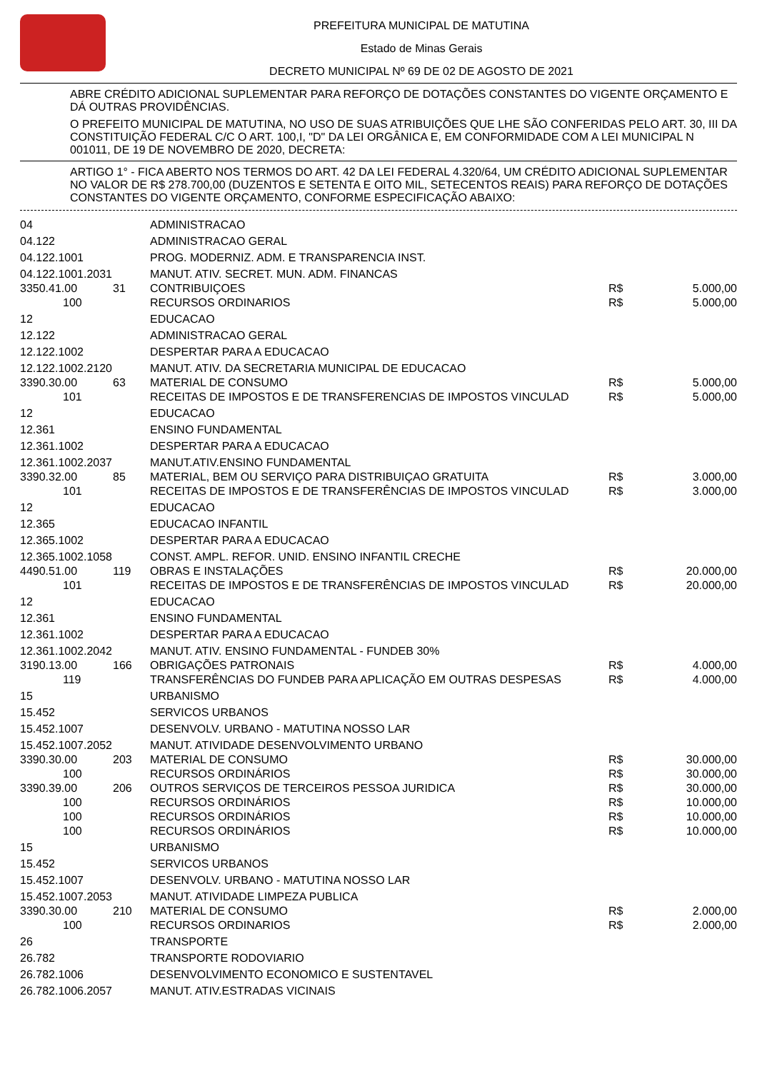PREFEITURA MUNICIPAL DE MATUTINA
Estado de Minas Gerais
DECRETO MUNICIPAL Nº 69 DE 02 DE AGOSTO DE 2021
ABRE CRÉDITO ADICIONAL SUPLEMENTAR PARA REFORÇO DE DOTAÇÕES CONSTANTES DO VIGENTE ORÇAMENTO E DÁ OUTRAS PROVIDÊNCIAS.
O PREFEITO MUNICIPAL DE MATUTINA, NO USO DE SUAS ATRIBUIÇÕES QUE LHE SÃO CONFERIDAS PELO ART. 30, III DA CONSTITUIÇÃO FEDERAL C/C O ART. 100,I, "D" DA LEI ORGÂNICA E, EM CONFORMIDADE COM A LEI MUNICIPAL N 001011, DE 19 DE NOVEMBRO DE 2020, DECRETA:
ARTIGO 1° - FICA ABERTO NOS TERMOS DO ART. 42 DA LEI FEDERAL 4.320/64, UM CRÉDITO ADICIONAL SUPLEMENTAR NO VALOR DE R$ 278.700,00 (DUZENTOS E SETENTA E OITO MIL, SETECENTOS REAIS) PARA REFORÇO DE DOTAÇÕES CONSTANTES DO VIGENTE ORÇAMENTO, CONFORME ESPECIFICAÇÃO ABAIXO:
| 04 | | ADMINISTRACAO | | |
| 04.122 | | ADMINISTRACAO GERAL | | |
| 04.122.1001 | | PROG. MODERNIZ. ADM. E TRANSPARENCIA INST. | | |
| 04.122.1001.2031 | | MANUT. ATIV. SECRET. MUN. ADM. FINANCAS | | |
| 3350.41.00 | 31 | CONTRIBUIÇOES | R$ | 5.000,00 |
| 100 | | RECURSOS ORDINARIOS | R$ | 5.000,00 |
| 12 | | EDUCACAO | | |
| 12.122 | | ADMINISTRACAO GERAL | | |
| 12.122.1002 | | DESPERTAR PARA A EDUCACAO | | |
| 12.122.1002.2120 | | MANUT. ATIV. DA SECRETARIA MUNICIPAL DE EDUCACAO | | |
| 3390.30.00 | 63 | MATERIAL DE CONSUMO | R$ | 5.000,00 |
| 101 | | RECEITAS DE IMPOSTOS E DE TRANSFERENCIAS DE IMPOSTOS VINCULAD | R$ | 5.000,00 |
| 12 | | EDUCACAO | | |
| 12.361 | | ENSINO FUNDAMENTAL | | |
| 12.361.1002 | | DESPERTAR PARA A EDUCACAO | | |
| 12.361.1002.2037 | | MANUT.ATIV.ENSINO FUNDAMENTAL | | |
| 3390.32.00 | 85 | MATERIAL, BEM OU SERVIÇO PARA DISTRIBUIÇAO GRATUITA | R$ | 3.000,00 |
| 101 | | RECEITAS DE IMPOSTOS E DE TRANSFERÊNCIAS DE IMPOSTOS VINCULAD | R$ | 3.000,00 |
| 12 | | EDUCACAO | | |
| 12.365 | | EDUCACAO INFANTIL | | |
| 12.365.1002 | | DESPERTAR PARA A EDUCACAO | | |
| 12.365.1002.1058 | | CONST. AMPL. REFOR. UNID. ENSINO INFANTIL CRECHE | | |
| 4490.51.00 | 119 | OBRAS E INSTALAÇÕES | R$ | 20.000,00 |
| 101 | | RECEITAS DE IMPOSTOS E DE TRANSFERÊNCIAS DE IMPOSTOS VINCULAD | R$ | 20.000,00 |
| 12 | | EDUCACAO | | |
| 12.361 | | ENSINO FUNDAMENTAL | | |
| 12.361.1002 | | DESPERTAR PARA A EDUCACAO | | |
| 12.361.1002.2042 | | MANUT. ATIV. ENSINO FUNDAMENTAL - FUNDEB 30% | | |
| 3190.13.00 | 166 | OBRIGAÇÕES PATRONAIS | R$ | 4.000,00 |
| 119 | | TRANSFERÊNCIAS DO FUNDEB PARA APLICAÇÃO EM OUTRAS DESPESAS | R$ | 4.000,00 |
| 15 | | URBANISMO | | |
| 15.452 | | SERVICOS URBANOS | | |
| 15.452.1007 | | DESENVOLV. URBANO - MATUTINA NOSSO LAR | | |
| 15.452.1007.2052 | | MANUT. ATIVIDADE DESENVOLVIMENTO URBANO | | |
| 3390.30.00 | 203 | MATERIAL DE CONSUMO | R$ | 30.000,00 |
| 100 | | RECURSOS ORDINÁRIOS | R$ | 30.000,00 |
| 3390.39.00 | 206 | OUTROS SERVIÇOS DE TERCEIROS PESSOA JURIDICA | R$ | 30.000,00 |
| 100 | | RECURSOS ORDINÁRIOS | R$ | 10.000,00 |
| 100 | | RECURSOS ORDINÁRIOS | R$ | 10.000,00 |
| 100 | | RECURSOS ORDINÁRIOS | R$ | 10.000,00 |
| 15 | | URBANISMO | | |
| 15.452 | | SERVICOS URBANOS | | |
| 15.452.1007 | | DESENVOLV. URBANO - MATUTINA NOSSO LAR | | |
| 15.452.1007.2053 | | MANUT. ATIVIDADE LIMPEZA PUBLICA | | |
| 3390.30.00 | 210 | MATERIAL DE CONSUMO | R$ | 2.000,00 |
| 100 | | RECURSOS ORDINARIOS | R$ | 2.000,00 |
| 26 | | TRANSPORTE | | |
| 26.782 | | TRANSPORTE RODOVIARIO | | |
| 26.782.1006 | | DESENVOLVIMENTO ECONOMICO E SUSTENTAVEL | | |
| 26.782.1006.2057 | | MANUT. ATIV.ESTRADAS VICINAIS | | |